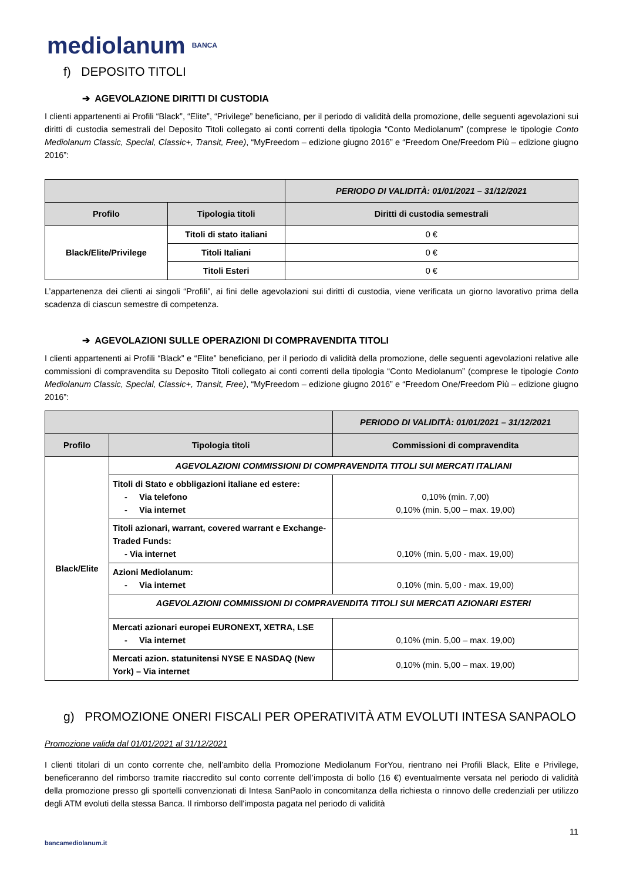mediolanum BANCA
f) DEPOSITO TITOLI
➔ AGEVOLAZIONE DIRITTI DI CUSTODIA
I clienti appartenenti ai Profili “Black”, “Elite”, “Privilege” beneficiano, per il periodo di validità della promozione, delle seguenti agevolazioni sui diritti di custodia semestrali del Deposito Titoli collegato ai conti correnti della tipologia “Conto Mediolanum” (comprese le tipologie Conto Mediolanum Classic, Special, Classic+, Transit, Free), “MyFreedom – edizione giugno 2016” e “Freedom One/Freedom Più – edizione giugno 2016”:
| | | PERIODO DI VALIDITÀ: 01/01/2021 – 31/12/2021 |
| --- | --- | --- |
| Profilo | Tipologia titoli | Diritti di custodia semestrali |
| Black/Elite/Privilege | Titoli di stato italiani | 0 € |
| | Titoli Italiani | 0 € |
| | Titoli Esteri | 0 € |
L’appartenenza dei clienti ai singoli “Profili”, ai fini delle agevolazioni sui diritti di custodia, viene verificata un giorno lavorativo prima della scadenza di ciascun semestre di competenza.
➔ AGEVOLAZIONI SULLE OPERAZIONI DI COMPRAVENDITA TITOLI
I clienti appartenenti ai Profili “Black” e “Elite” beneficiano, per il periodo di validità della promozione, delle seguenti agevolazioni relative alle commissioni di compravendita su Deposito Titoli collegato ai conti correnti della tipologia “Conto Mediolanum” (comprese le tipologie Conto Mediolanum Classic, Special, Classic+, Transit, Free), “MyFreedom – edizione giugno 2016” e “Freedom One/Freedom Più – edizione giugno 2016”:
| | | PERIODO DI VALIDITÀ: 01/01/2021 – 31/12/2021 |
| --- | --- | --- |
| Profilo | Tipologia titoli | Commissioni di compravendita |
| Black/Elite | AGEVOLAZIONI COMMISSIONI DI COMPRAVENDITA TITOLI SUI MERCATI ITALIANI | |
| | Titoli di Stato e obbligazioni italiane ed estere: - Via telefono - Via internet | 0,10% (min. 7,00) 0,10% (min. 5,00 – max. 19,00) |
| | Titoli azionari, warrant, covered warrant e Exchange-Traded Funds: - Via internet | 0,10% (min. 5,00 - max. 19,00) |
| | Azioni Mediolanum: - Via internet | 0,10% (min. 5,00 - max. 19,00) |
| | AGEVOLAZIONI COMMISSIONI DI COMPRAVENDITA TITOLI SUI MERCATI AZIONARI ESTERI | |
| | Mercati azionari europei EURONEXT, XETRA, LSE - Via internet | 0,10% (min. 5,00 – max. 19,00) |
| | Mercati azion. statunitensi NYSE E NASDAQ (New York) – Via internet | 0,10% (min. 5,00 – max. 19,00) |
g) PROMOZIONE ONERI FISCALI PER OPERATIVITÀ ATM EVOLUTI INTESA SANPAOLO
Promozione valida dal 01/01/2021 al 31/12/2021
I clienti titolari di un conto corrente che, nell’ambito della Promozione Mediolanum ForYou, rientrano nei Profili Black, Elite e Privilege, beneficeranno del rimborso tramite riaccredito sul conto corrente dell’imposta di bollo (16 €) eventualmente versata nel periodo di validità della promozione presso gli sportelli convenzionati di Intesa SanPaolo in concomitanza della richiesta o rinnovo delle credenziali per utilizzo degli ATM evoluti della stessa Banca. Il rimborso dell'imposta pagata nel periodo di validità
11
bancamediolanum.it